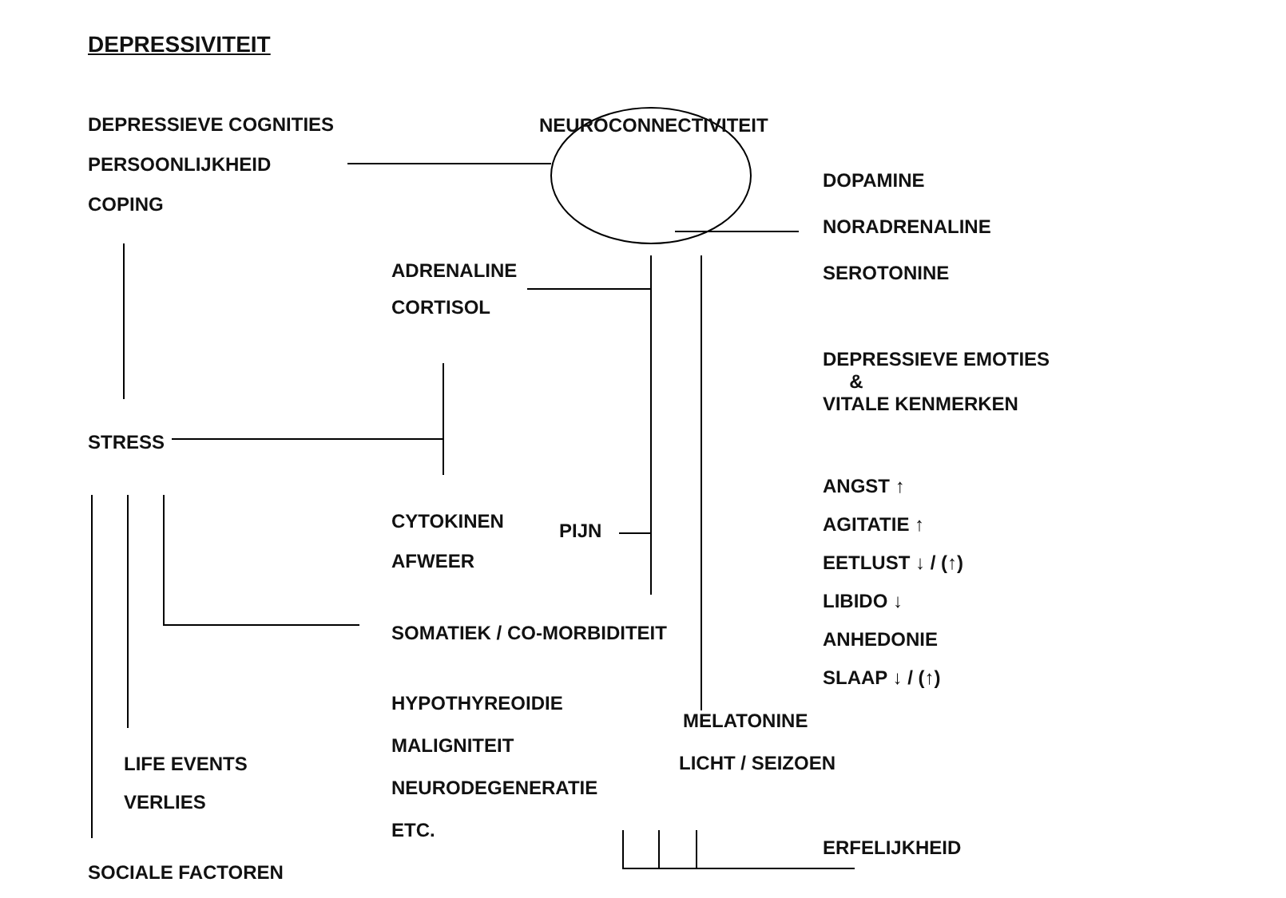DEPRESSIVITEIT
DEPRESSIEVE COGNITIES
PERSOONLIJKHEID
COPING
STRESS
LIFE EVENTS
VERLIES
SOCIALE FACTOREN
ADRENALINE
CORTISOL
CYTOKINEN
AFWEER
SOMATIEK / CO-MORBIDITEIT
HYPOTHYREOIDIE
MALIGNITEIT
NEURODEGENERATIE
ETC.
NEUROCONNECTIVITEIT
PIJN
MELATONINE
LICHT / SEIZOEN
DOPAMINE
NORADRENALINE
SEROTONINE
DEPRESSIEVE EMOTIES
&
VITALE KENMERKEN
ANGST ↑
AGITATIE ↑
EETLUST ↓ / (↑)
LIBIDO ↓
ANHEDONIE
SLAAP ↓ / (↑)
ERFELIJKHEID